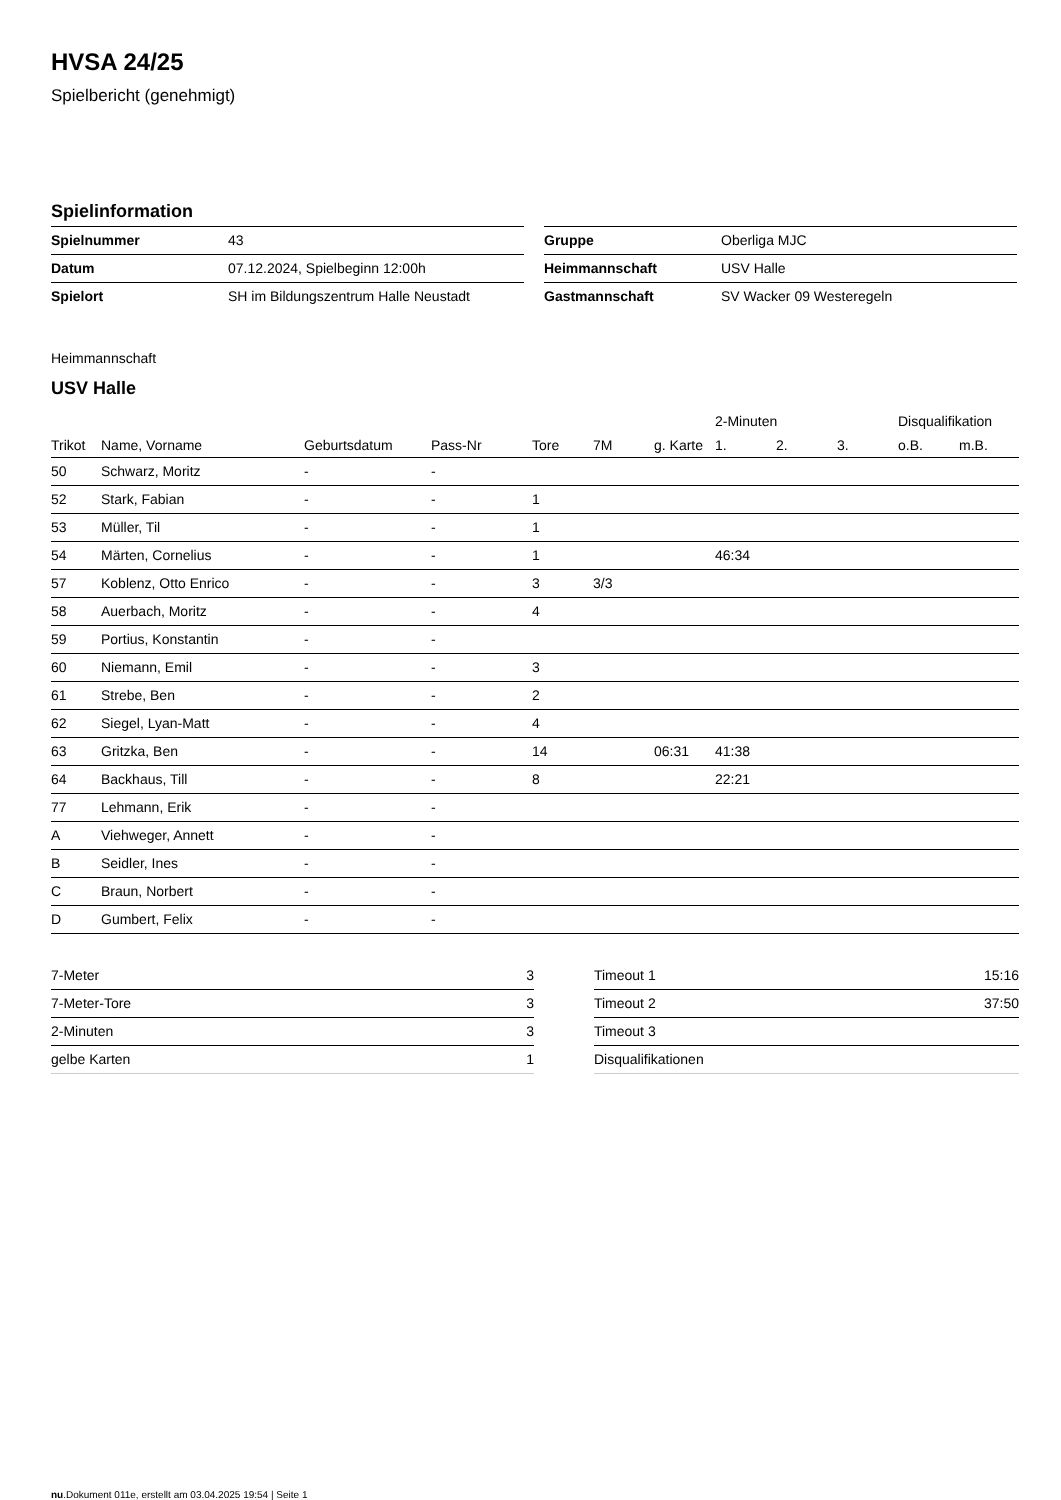HVSA 24/25
Spielbericht (genehmigt)
Spielinformation
| Spielnummer | 43 |
| Datum | 07.12.2024, Spielbeginn 12:00h |
| Spielort | SH im Bildungszentrum Halle Neustadt |
| Gruppe | Oberliga MJC |
| Heimmannschaft | USV Halle |
| Gastmannschaft | SV Wacker 09 Westeregeln |
Heimmannschaft
USV Halle
| | | | | | | | 2-Minuten | | | Disqualifikation | |
| --- | --- | --- | --- | --- | --- | --- | --- | --- | --- | --- | --- |
| Trikot | Name, Vorname | Geburtsdatum | Pass-Nr | Tore | 7M | g. Karte | 1. | 2. | 3. | o.B. | m.B. |
| 50 | Schwarz, Moritz | - | - | | | | | | | | |
| 52 | Stark, Fabian | - | - | 1 | | | | | | | |
| 53 | Müller, Til | - | - | 1 | | | | | | | |
| 54 | Märten, Cornelius | - | - | 1 | | | 46:34 | | | | |
| 57 | Koblenz, Otto Enrico | - | - | 3 | 3/3 | | | | | | |
| 58 | Auerbach, Moritz | - | - | 4 | | | | | | | |
| 59 | Portius, Konstantin | - | - | | | | | | | | |
| 60 | Niemann, Emil | - | - | 3 | | | | | | | |
| 61 | Strebe, Ben | - | - | 2 | | | | | | | |
| 62 | Siegel, Lyan-Matt | - | - | 4 | | | | | | | |
| 63 | Gritzka, Ben | - | - | 14 | | 06:31 | 41:38 | | | | |
| 64 | Backhaus, Till | - | - | 8 | | | 22:21 | | | | |
| 77 | Lehmann, Erik | - | - | | | | | | | | |
| A | Viehweger, Annett | - | - | | | | | | | | |
| B | Seidler, Ines | - | - | | | | | | | | |
| C | Braun, Norbert | - | - | | | | | | | | |
| D | Gumbert, Felix | - | - | | | | | | | | |
| 7-Meter | 3 |
| 7-Meter-Tore | 3 |
| 2-Minuten | 3 |
| gelbe Karten | 1 |
| Timeout 1 | 15:16 |
| Timeout 2 | 37:50 |
| Timeout 3 | |
| Disqualifikationen | |
nu.Dokument 011e, erstellt am 03.04.2025 19:54 | Seite 1